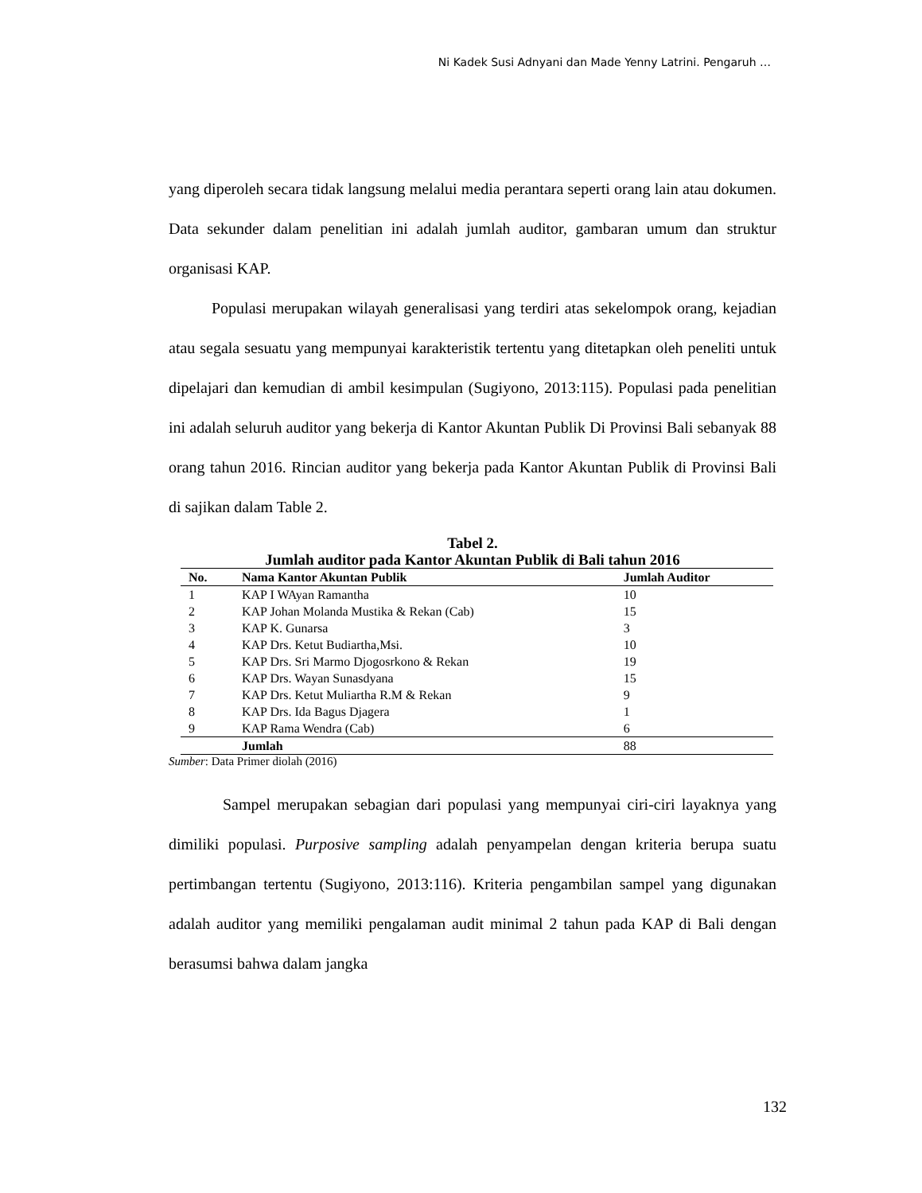Ni Kadek Susi Adnyani dan Made Yenny Latrini. Pengaruh …
yang diperoleh secara tidak langsung melalui media perantara seperti orang lain atau dokumen. Data sekunder dalam penelitian ini adalah jumlah auditor, gambaran umum dan struktur organisasi KAP.
Populasi merupakan wilayah generalisasi yang terdiri atas sekelompok orang, kejadian atau segala sesuatu yang mempunyai karakteristik tertentu yang ditetapkan oleh peneliti untuk dipelajari dan kemudian di ambil kesimpulan (Sugiyono, 2013:115). Populasi pada penelitian ini adalah seluruh auditor yang bekerja di Kantor Akuntan Publik Di Provinsi Bali sebanyak 88 orang tahun 2016. Rincian auditor yang bekerja pada Kantor Akuntan Publik di Provinsi Bali di sajikan dalam Table 2.
Tabel 2.
Jumlah auditor pada Kantor Akuntan Publik di Bali tahun 2016
| No. | Nama Kantor Akuntan Publik | Jumlah Auditor |
| --- | --- | --- |
| 1 | KAP I WAyan Ramantha | 10 |
| 2 | KAP Johan Molanda Mustika & Rekan (Cab) | 15 |
| 3 | KAP K. Gunarsa | 3 |
| 4 | KAP Drs. Ketut Budiartha,Msi. | 10 |
| 5 | KAP Drs. Sri Marmo Djogosrkono & Rekan | 19 |
| 6 | KAP Drs. Wayan Sunasdyana | 15 |
| 7 | KAP Drs. Ketut Muliartha R.M & Rekan | 9 |
| 8 | KAP Drs. Ida Bagus Djagera | 1 |
| 9 | KAP Rama Wendra (Cab) | 6 |
| | Jumlah | 88 |
Sumber: Data Primer diolah (2016)
Sampel merupakan sebagian dari populasi yang mempunyai ciri-ciri layaknya yang dimiliki populasi. Purposive sampling adalah penyampelan dengan kriteria berupa suatu pertimbangan tertentu (Sugiyono, 2013:116). Kriteria pengambilan sampel yang digunakan adalah auditor yang memiliki pengalaman audit minimal 2 tahun pada KAP di Bali dengan berasumsi bahwa dalam jangka
132